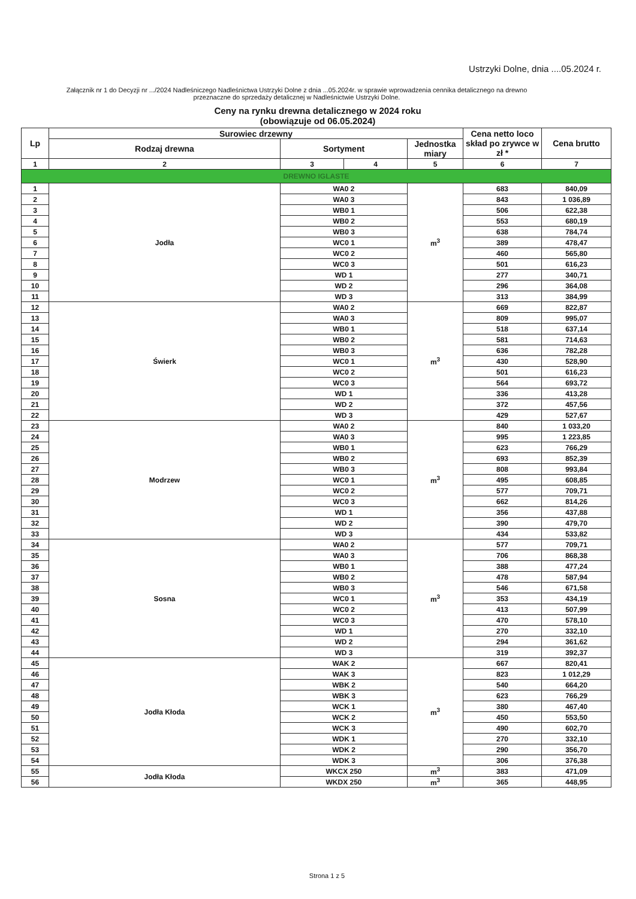Ustrzyki Dolne, dnia ....05.2024 r.
Załącznik nr 1 do Decyzji nr .../2024 Nadleśniczego Nadleśnictwa Ustrzyki Dolne z dnia ...05.2024r. w sprawie wprowadzenia cennika detalicznego na drewno przeznaczne do sprzedaży detalicznej w Nadleśnictwie Ustrzyki Dolne.
Ceny na rynku drewna detalicznego w 2024 roku
(obowiązuje od 06.05.2024)
| Lp | Surowiec drzewny | | | | Cena netto loco skład po zrywce w zł * | Cena brutto |
| --- | --- | --- | --- | --- | --- | --- |
| | Rodzaj drewna | Sortyment | | Jednostka miary | | |
| 1 | 2 | 3 | 4 | 5 | 6 | 7 |
| DREWNO IGLASTE | | | | | | |
| 1 | Jodła | WA0 2 | | m<sup>3</sup> | 683 | 840,09 |
| 2 | | WA0 3 | | | 843 | 1 036,89 |
| 3 | | WB0 1 | | | 506 | 622,38 |
| 4 | | WB0 2 | | | 553 | 680,19 |
| 5 | | WB0 3 | | | 638 | 784,74 |
| 6 | | WC0 1 | | | 389 | 478,47 |
| 7 | | WC0 2 | | | 460 | 565,80 |
| 8 | | WC0 3 | | | 501 | 616,23 |
| 9 | | WD 1 | | | 277 | 340,71 |
| 10 | | WD 2 | | | 296 | 364,08 |
| 11 | | WD 3 | | | 313 | 384,99 |
| 12 | Świerk | WA0 2 | | m<sup>3</sup> | 669 | 822,87 |
| 13 | | WA0 3 | | | 809 | 995,07 |
| 14 | | WB0 1 | | | 518 | 637,14 |
| 15 | | WB0 2 | | | 581 | 714,63 |
| 16 | | WB0 3 | | | 636 | 782,28 |
| 17 | | WC0 1 | | | 430 | 528,90 |
| 18 | | WC0 2 | | | 501 | 616,23 |
| 19 | | WC0 3 | | | 564 | 693,72 |
| 20 | | WD 1 | | | 336 | 413,28 |
| 21 | | WD 2 | | | 372 | 457,56 |
| 22 | | WD 3 | | | 429 | 527,67 |
| 23 | Modrzew | WA0 2 | | m<sup>3</sup> | 840 | 1 033,20 |
| 24 | | WA0 3 | | | 995 | 1 223,85 |
| 25 | | WB0 1 | | | 623 | 766,29 |
| 26 | | WB0 2 | | | 693 | 852,39 |
| 27 | | WB0 3 | | | 808 | 993,84 |
| 28 | | WC0 1 | | | 495 | 608,85 |
| 29 | | WC0 2 | | | 577 | 709,71 |
| 30 | | WC0 3 | | | 662 | 814,26 |
| 31 | | WD 1 | | | 356 | 437,88 |
| 32 | | WD 2 | | | 390 | 479,70 |
| 33 | | WD 3 | | | 434 | 533,82 |
| 34 | Sosna | WA0 2 | | m<sup>3</sup> | 577 | 709,71 |
| 35 | | WA0 3 | | | 706 | 868,38 |
| 36 | | WB0 1 | | | 388 | 477,24 |
| 37 | | WB0 2 | | | 478 | 587,94 |
| 38 | | WB0 3 | | | 546 | 671,58 |
| 39 | | WC0 1 | | | 353 | 434,19 |
| 40 | | WC0 2 | | | 413 | 507,99 |
| 41 | | WC0 3 | | | 470 | 578,10 |
| 42 | | WD 1 | | | 270 | 332,10 |
| 43 | | WD 2 | | | 294 | 361,62 |
| 44 | | WD 3 | | | 319 | 392,37 |
| 45 | Jodła Kłoda | WAK 2 | | m<sup>3</sup> | 667 | 820,41 |
| 46 | | WAK 3 | | | 823 | 1 012,29 |
| 47 | | WBK 2 | | | 540 | 664,20 |
| 48 | | WBK 3 | | | 623 | 766,29 |
| 49 | | WCK 1 | | | 380 | 467,40 |
| 50 | | WCK 2 | | | 450 | 553,50 |
| 51 | | WCK 3 | | | 490 | 602,70 |
| 52 | | WDK 1 | | | 270 | 332,10 |
| 53 | | WDK 2 | | | 290 | 356,70 |
| 54 | | WDK 3 | | | 306 | 376,38 |
| 55 | Jodła Kłoda | WKCX 250 | | m<sup>3</sup> | 383 | 471,09 |
| 56 | | WKDX 250 | | m<sup>3</sup> | 365 | 448,95 |
Strona 1 z 5